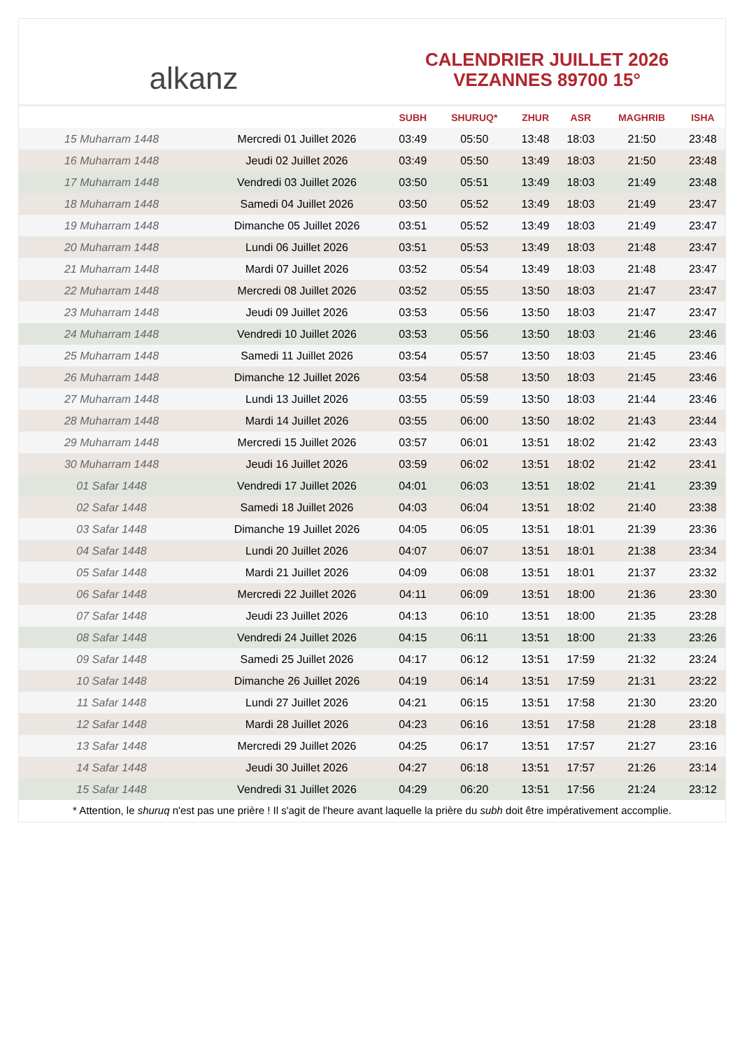alkanz
CALENDRIER JUILLET 2026
VEZANNES 89700 15°
| | | SUBH | SHURUQ* | ZHUR | ASR | MAGHRIB | ISHA |
| --- | --- | --- | --- | --- | --- | --- | --- |
| 15 Muharram 1448 | Mercredi 01 Juillet 2026 | 03:49 | 05:50 | 13:48 | 18:03 | 21:50 | 23:48 |
| 16 Muharram 1448 | Jeudi 02 Juillet 2026 | 03:49 | 05:50 | 13:49 | 18:03 | 21:50 | 23:48 |
| 17 Muharram 1448 | Vendredi 03 Juillet 2026 | 03:50 | 05:51 | 13:49 | 18:03 | 21:49 | 23:48 |
| 18 Muharram 1448 | Samedi 04 Juillet 2026 | 03:50 | 05:52 | 13:49 | 18:03 | 21:49 | 23:47 |
| 19 Muharram 1448 | Dimanche 05 Juillet 2026 | 03:51 | 05:52 | 13:49 | 18:03 | 21:49 | 23:47 |
| 20 Muharram 1448 | Lundi 06 Juillet 2026 | 03:51 | 05:53 | 13:49 | 18:03 | 21:48 | 23:47 |
| 21 Muharram 1448 | Mardi 07 Juillet 2026 | 03:52 | 05:54 | 13:49 | 18:03 | 21:48 | 23:47 |
| 22 Muharram 1448 | Mercredi 08 Juillet 2026 | 03:52 | 05:55 | 13:50 | 18:03 | 21:47 | 23:47 |
| 23 Muharram 1448 | Jeudi 09 Juillet 2026 | 03:53 | 05:56 | 13:50 | 18:03 | 21:47 | 23:47 |
| 24 Muharram 1448 | Vendredi 10 Juillet 2026 | 03:53 | 05:56 | 13:50 | 18:03 | 21:46 | 23:46 |
| 25 Muharram 1448 | Samedi 11 Juillet 2026 | 03:54 | 05:57 | 13:50 | 18:03 | 21:45 | 23:46 |
| 26 Muharram 1448 | Dimanche 12 Juillet 2026 | 03:54 | 05:58 | 13:50 | 18:03 | 21:45 | 23:46 |
| 27 Muharram 1448 | Lundi 13 Juillet 2026 | 03:55 | 05:59 | 13:50 | 18:03 | 21:44 | 23:46 |
| 28 Muharram 1448 | Mardi 14 Juillet 2026 | 03:55 | 06:00 | 13:50 | 18:02 | 21:43 | 23:44 |
| 29 Muharram 1448 | Mercredi 15 Juillet 2026 | 03:57 | 06:01 | 13:51 | 18:02 | 21:42 | 23:43 |
| 30 Muharram 1448 | Jeudi 16 Juillet 2026 | 03:59 | 06:02 | 13:51 | 18:02 | 21:42 | 23:41 |
| 01 Safar 1448 | Vendredi 17 Juillet 2026 | 04:01 | 06:03 | 13:51 | 18:02 | 21:41 | 23:39 |
| 02 Safar 1448 | Samedi 18 Juillet 2026 | 04:03 | 06:04 | 13:51 | 18:02 | 21:40 | 23:38 |
| 03 Safar 1448 | Dimanche 19 Juillet 2026 | 04:05 | 06:05 | 13:51 | 18:01 | 21:39 | 23:36 |
| 04 Safar 1448 | Lundi 20 Juillet 2026 | 04:07 | 06:07 | 13:51 | 18:01 | 21:38 | 23:34 |
| 05 Safar 1448 | Mardi 21 Juillet 2026 | 04:09 | 06:08 | 13:51 | 18:01 | 21:37 | 23:32 |
| 06 Safar 1448 | Mercredi 22 Juillet 2026 | 04:11 | 06:09 | 13:51 | 18:00 | 21:36 | 23:30 |
| 07 Safar 1448 | Jeudi 23 Juillet 2026 | 04:13 | 06:10 | 13:51 | 18:00 | 21:35 | 23:28 |
| 08 Safar 1448 | Vendredi 24 Juillet 2026 | 04:15 | 06:11 | 13:51 | 18:00 | 21:33 | 23:26 |
| 09 Safar 1448 | Samedi 25 Juillet 2026 | 04:17 | 06:12 | 13:51 | 17:59 | 21:32 | 23:24 |
| 10 Safar 1448 | Dimanche 26 Juillet 2026 | 04:19 | 06:14 | 13:51 | 17:59 | 21:31 | 23:22 |
| 11 Safar 1448 | Lundi 27 Juillet 2026 | 04:21 | 06:15 | 13:51 | 17:58 | 21:30 | 23:20 |
| 12 Safar 1448 | Mardi 28 Juillet 2026 | 04:23 | 06:16 | 13:51 | 17:58 | 21:28 | 23:18 |
| 13 Safar 1448 | Mercredi 29 Juillet 2026 | 04:25 | 06:17 | 13:51 | 17:57 | 21:27 | 23:16 |
| 14 Safar 1448 | Jeudi 30 Juillet 2026 | 04:27 | 06:18 | 13:51 | 17:57 | 21:26 | 23:14 |
| 15 Safar 1448 | Vendredi 31 Juillet 2026 | 04:29 | 06:20 | 13:51 | 17:56 | 21:24 | 23:12 |
* Attention, le shuruq n'est pas une prière ! Il s'agit de l'heure avant laquelle la prière du subh doit être impérativement accomplie.